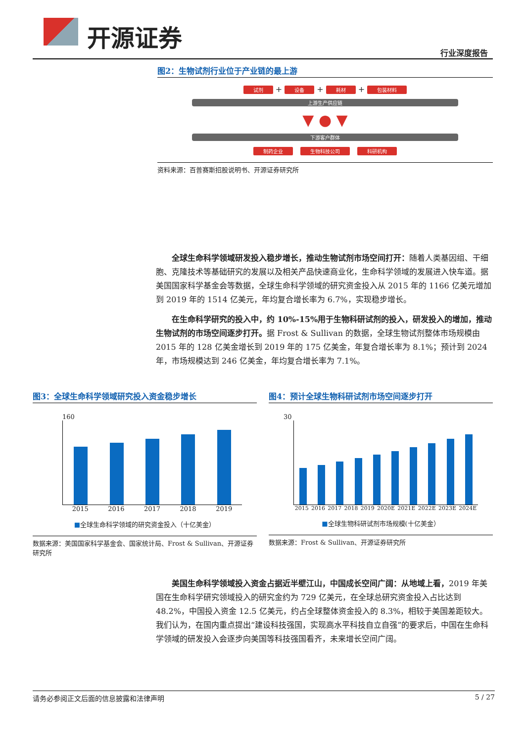开源证券
行业深度报告
图2：生物试剂行业位于产业链的最上游
试剂 + 设备 + 耗材 + 包装材料
上游生产供应链
▼ ● ▼
下游客户群体
制药企业 生物科技公司 科研机构
资料来源：百普赛斯招股说明书、开源证券研究所
全球生命科学领域研发投入稳步增长，推动生物试剂市场空间打开：随着人类基因组、干细胞、克隆技术等基础研究的发展以及相关产品快速商业化，生命科学领域的发展进入快车道。据美国国家科学基金会等数据，全球生命科学领域的研究资金投入从 2015 年的 1166 亿美元增加到 2019 年的 1514 亿美元，年均复合增长率为 6.7%，实现稳步增长。
在生命科学研究的投入中，约 10%-15%用于生物科研试剂的投入，研发投入的增加，推动生物试剂的市场空间逐步打开。据 Frost & Sullivan 的数据，全球生物试剂整体市场规模由 2015 年的 128 亿美金增长到 2019 年的 175 亿美金，年复合增长率为 8.1%；预计到 2024 年，市场规模达到 246 亿美金，年均复合增长率为 7.1%。
图3：全球生命科学领域研究投入资金稳步增长
160
2015 2016 2017 2018 2019
■全球生命科学领域的研究资金投入（十亿美金）
数据来源：美国国家科学基金会、国家统计局、Frost & Sullivan、开源证券研究所
图4：预计全球生物科研试剂市场空间逐步打开
30
2015 2016 2017 2018 2019 2020E 2021E 2022E 2023E 2024E
■全球生物科研试剂市场规模(十亿美金）
数据来源：Frost & Sullivan、开源证券研究所
美国生命科学领域投入资金占据近半壁江山，中国成长空间广阔：从地域上看，2019 年美国在生命科学研究领域投入的研究金约为 729 亿美元，在全球总研究资金投入占比达到 48.2%，中国投入资金 12.5 亿美元，约占全球整体资金投入的 8.3%，相较于美国差距较大。我们认为，在国内重点提出“建设科技强国，实现高水平科技自立自强”的要求后，中国在生命科学领域的研发投入会逐步向美国等科技强国看齐，未来增长空间广阔。
请务必参阅正文后面的信息披露和法律声明 5 / 27